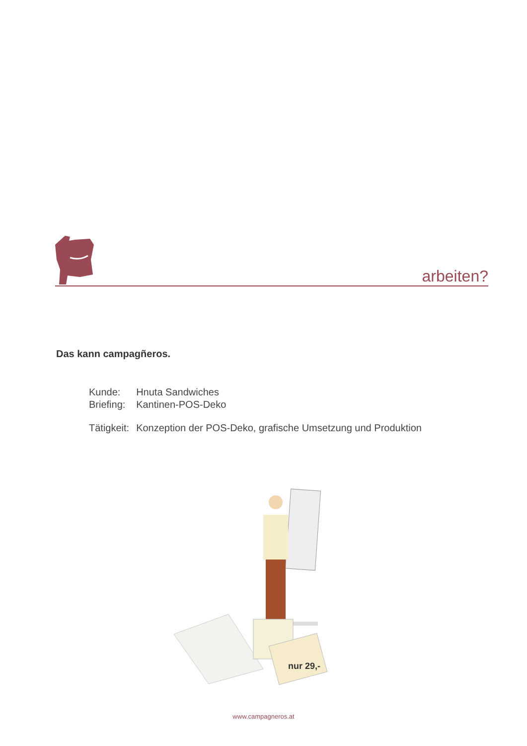arbeiten?
Das kann campagñeros.
| Kunde: | Hnuta Sandwiches |
| Briefing: | Kantinen-POS-Deko |
| Tätigkeit: | Konzeption der POS-Deko, grafische Umsetzung und Produktion |
nur 29,-
www.campagneros.at